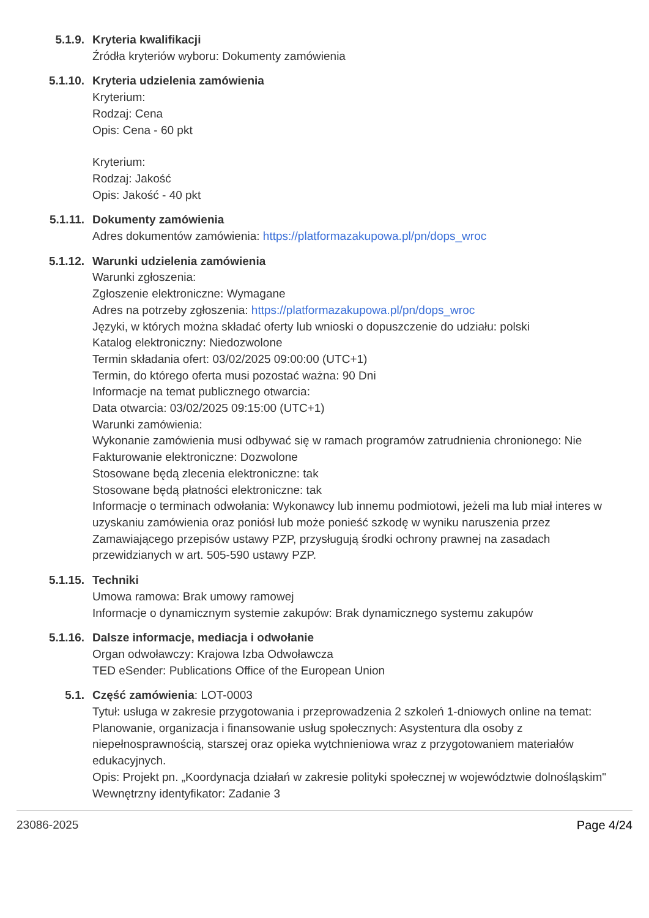5.1.9. Kryteria kwalifikacji
Źródła kryteriów wyboru: Dokumenty zamówienia
5.1.10. Kryteria udzielenia zamówienia
Kryterium:
Rodzaj: Cena
Opis: Cena - 60 pkt
Kryterium:
Rodzaj: Jakość
Opis: Jakość - 40 pkt
5.1.11. Dokumenty zamówienia
Adres dokumentów zamówienia: https://platformazakupowa.pl/pn/dops_wroc
5.1.12. Warunki udzielenia zamówienia
Warunki zgłoszenia:
Zgłoszenie elektroniczne: Wymagane
Adres na potrzeby zgłoszenia: https://platformazakupowa.pl/pn/dops_wroc
Języki, w których można składać oferty lub wnioski o dopuszczenie do udziału: polski
Katalog elektroniczny: Niedozwolone
Termin składania ofert: 03/02/2025 09:00:00 (UTC+1)
Termin, do którego oferta musi pozostać ważna: 90 Dni
Informacje na temat publicznego otwarcia:
Data otwarcia: 03/02/2025 09:15:00 (UTC+1)
Warunki zamówienia:
Wykonanie zamówienia musi odbywać się w ramach programów zatrudnienia chronionego: Nie
Fakturowanie elektroniczne: Dozwolone
Stosowane będą zlecenia elektroniczne: tak
Stosowane będą płatności elektroniczne: tak
Informacje o terminach odwołania: Wykonawcy lub innemu podmiotowi, jeżeli ma lub miał interes w uzyskaniu zamówienia oraz poniósł lub może ponieść szkodę w wyniku naruszenia przez Zamawiającego przepisów ustawy PZP, przysługują środki ochrony prawnej na zasadach przewidzianych w art. 505-590 ustawy PZP.
5.1.15. Techniki
Umowa ramowa: Brak umowy ramowej
Informacje o dynamicznym systemie zakupów: Brak dynamicznego systemu zakupów
5.1.16. Dalsze informacje, mediacja i odwołanie
Organ odwoławczy: Krajowa Izba Odwoławcza
TED eSender: Publications Office of the European Union
5.1. Część zamówienia: LOT-0003
Tytuł: usługa w zakresie przygotowania i przeprowadzenia 2 szkoleń 1-dniowych online na temat: Planowanie, organizacja i finansowanie usług społecznych: Asystentura dla osoby z niepełnosprawnością, starszej oraz opieka wytchnieniowa wraz z przygotowaniem materiałów edukacyjnych.
Opis: Projekt pn. „Koordynacja działań w zakresie polityki społecznej w województwie dolnośląskim"
Wewnętrzny identyfikator: Zadanie 3
23086-2025 Page 4/24